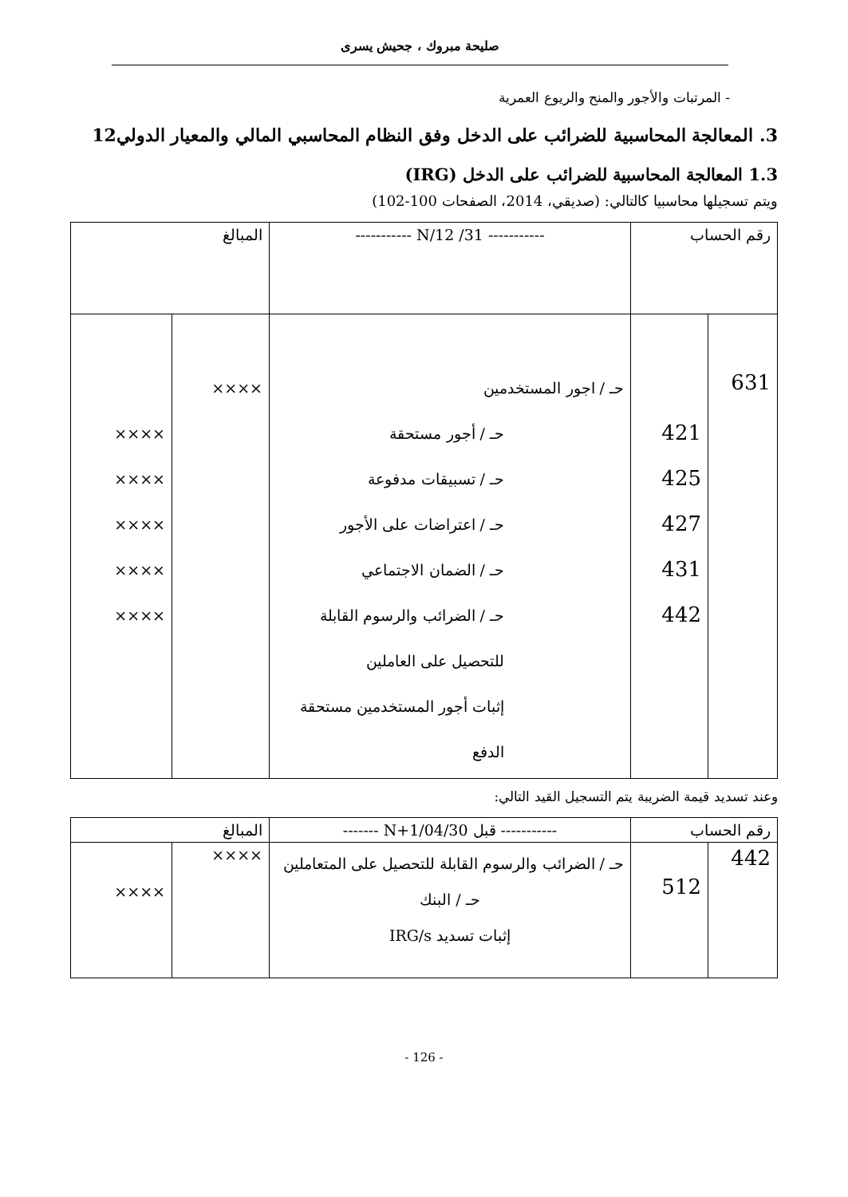صليحة مبروك ، جحيش يسرى
- المرتبات والأجور والمنح والريوع العمرية
3. المعالجة المحاسبية للضرائب على الدخل وفق النظام المحاسبي المالي والمعيار الدولي12
1.3 المعالجة المحاسبية للضرائب على الدخل (IRG)
ويتم تسجيلها محاسبيا كالتالي: (صديقي، 2014، الصفحات 100-102)
| رقم الحساب | | ----------- N/12 /31 ----------- | المبالغ | |
| 631 | 421 425 427 431 442 | حـ / اجور المستخدمين حـ / أجور مستحقة حـ / تسبيقات مدفوعة حـ / اعتراضات على الأجور حـ / الضمان الاجتماعي حـ / الضرائب والرسوم القابلة للتحصيل على العاملين إثبات أجور المستخدمين مستحقة الدفع | ×××× | ×××× ×××× ×××× ×××× ×××× |
وعند تسديد قيمة الضريبة يتم التسجيل القيد التالي:
| رقم الحساب | | ----------- قبل N+1/04/30 ------- | المبالغ | |
| 442 | 512 | حـ / الضرائب والرسوم القابلة للتحصيل على المتعاملين حـ / البنك إثبات تسديد IRG/s | ×××× | ×××× |
- 126 -